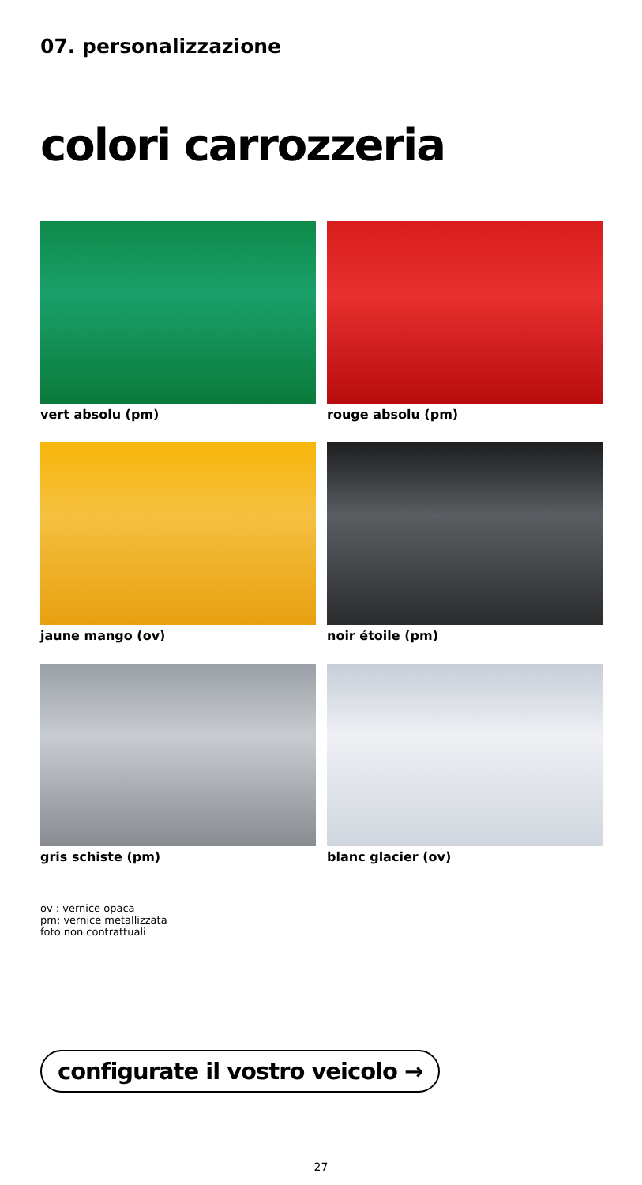07. personalizzazione
colori carrozzeria
vert absolu (pm)
rouge absolu (pm)
jaune mango (ov)
noir étoile (pm)
gris schiste (pm)
blanc glacier (ov)
ov : vernice opaca
pm: vernice metallizzata
foto non contrattuali
configurate il vostro veicolo →
27